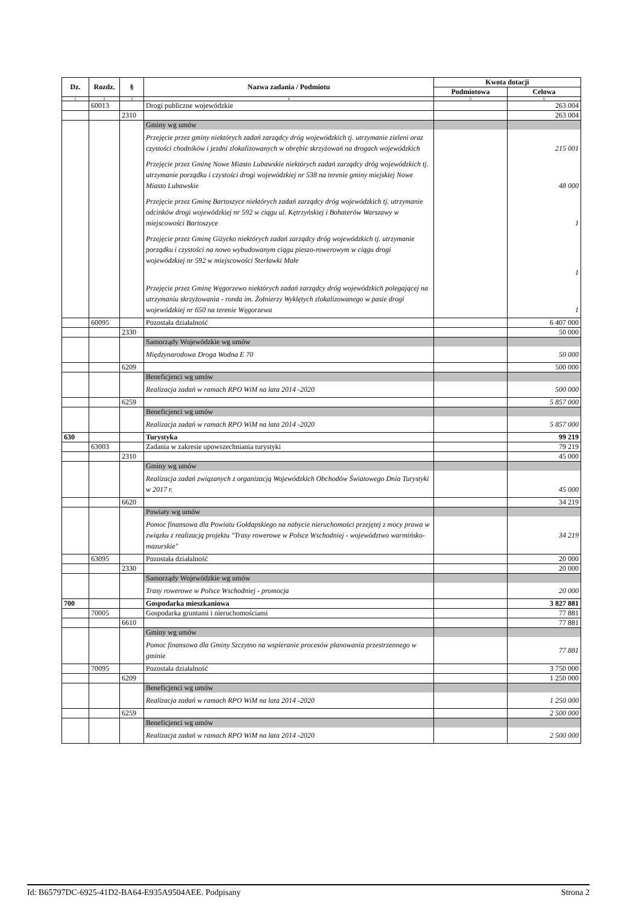| Dz. | Rozdz. | § | Nazwa zadania / Podmiotu | Kwota dotacji | |
| --- | --- | --- | --- | --- | --- |
| | | | | Podmiotowa | Celowa |
| 1 | 2 | 3 | 4 | 5 | 6 |
| | 60013 | | Drogi publiczne wojewódzkie | | 263 004 |
| | | 2310 | | | 263 004 |
| | | | Gminy wg umów | | |
| | | | Przejęcie przez gminy niektórych zadań zarządcy dróg wojewódzkich tj. utrzymanie zieleni oraz czystości chodników i jezdni zlokalizowanych w obrębie skrzyżowań na drogach wojewódzkich | | 215 001 |
| | | | Przejęcie przez Gminę Nowe Miasto Lubawskie niektórych zadań zarządcy dróg wojewódzkich tj. utrzymanie porządku i czystości drogi wojewódzkiej nr 538 na terenie gminy miejskiej Nowe Miasto Lubawskie | | 48 000 |
| | | | Przejęcie przez Gminę Bartoszyce niektórych zadań zarządcy dróg wojewódzkich tj. utrzymanie odcinków drogi wojewódzkiej nr 592 w ciągu ul. Kętrzyńskiej i Bohaterów Warszawy w miejscowości Bartoszyce | | 1 |
| | | | Przejęcie przez Gminę Giżycko niektórych zadań zarządcy dróg wojewódzkich tj. utrzymanie porządku i czystości na nowo wybudowanym ciągu pieszo-rowerowym w ciągu drogi wojewódzkiej nr 592 w miejscowości Sterławki Małe | | 1 |
| | | | Przejęcie przez Gminę Węgorzewo niektórych zadań zarządcy dróg wojewódzkich polegającej na utrzymaniu skrzyżowania - ronda im. Żołnierzy Wyklętych zlokalizowanego w pasie drogi wojewódzkiej nr 650 na terenie Węgorzewa | | 1 |
| | 60095 | | Pozostała działalność | | 6 407 000 |
| | | 2330 | | | 50 000 |
| | | | Samorządy Wojewódzkie wg umów | | |
| | | | Międzynarodowa Droga Wodna E 70 | | 50 000 |
| | | 6209 | | | 500 000 |
| | | | Beneficjenci wg umów | | |
| | | | Realizacja zadań w ramach RPO WiM na lata 2014 -2020 | | 500 000 |
| | | 6259 | | | 5 857 000 |
| | | | Beneficjenci wg umów | | |
| | | | Realizacja zadań w ramach RPO WiM na lata 2014 -2020 | | 5 857 000 |
| 630 | | | Turystyka | | 99 219 |
| | 63003 | | Zadania w zakresie upowszechniania turystyki | | 79 219 |
| | | 2310 | | | 45 000 |
| | | | Gminy wg umów | | |
| | | | Realizacja zadań związanych z organizacją Wojewódzkich Obchodów Światowego Dnia Turystyki w 2017 r. | | 45 000 |
| | | 6620 | | | 34 219 |
| | | | Powiaty wg umów | | |
| | | | Pomoc finansowa dla Powiatu Gołdapskiego na nabycie nieruchomości przejętej z mocy prawa w związku z realizacją projektu "Trasy rowerowe w Polsce Wschodniej - województwo warmińsko-mazurskie" | | 34 219 |
| | 63095 | | Pozostała działalność | | 20 000 |
| | | 2330 | | | 20 000 |
| | | | Samorządy Wojewódzkie wg umów | | |
| | | | Trasy rowerowe w Polsce Wschodniej - promocja | | 20 000 |
| 700 | | | Gospodarka mieszkaniowa | | 3 827 881 |
| | 70005 | | Gospodarka gruntami i nieruchomościami | | 77 881 |
| | | 6610 | | | 77 881 |
| | | | Gminy wg umów | | |
| | | | Pomoc finansowa dla Gminy Szczytno na wspieranie procesów planowania przestrzennego w gminie | | 77 881 |
| | 70095 | | Pozostała działalność | | 3 750 000 |
| | | 6209 | | | 1 250 000 |
| | | | Beneficjenci wg umów | | |
| | | | Realizacja zadań w ramach RPO WiM na lata 2014 -2020 | | 1 250 000 |
| | | 6259 | | | 2 500 000 |
| | | | Beneficjenci wg umów | | |
| | | | Realizacja zadań w ramach RPO WiM na lata 2014 -2020 | | 2 500 000 |
Id: B65797DC-6925-41D2-BA64-E935A9504AEE. Podpisany Strona 2